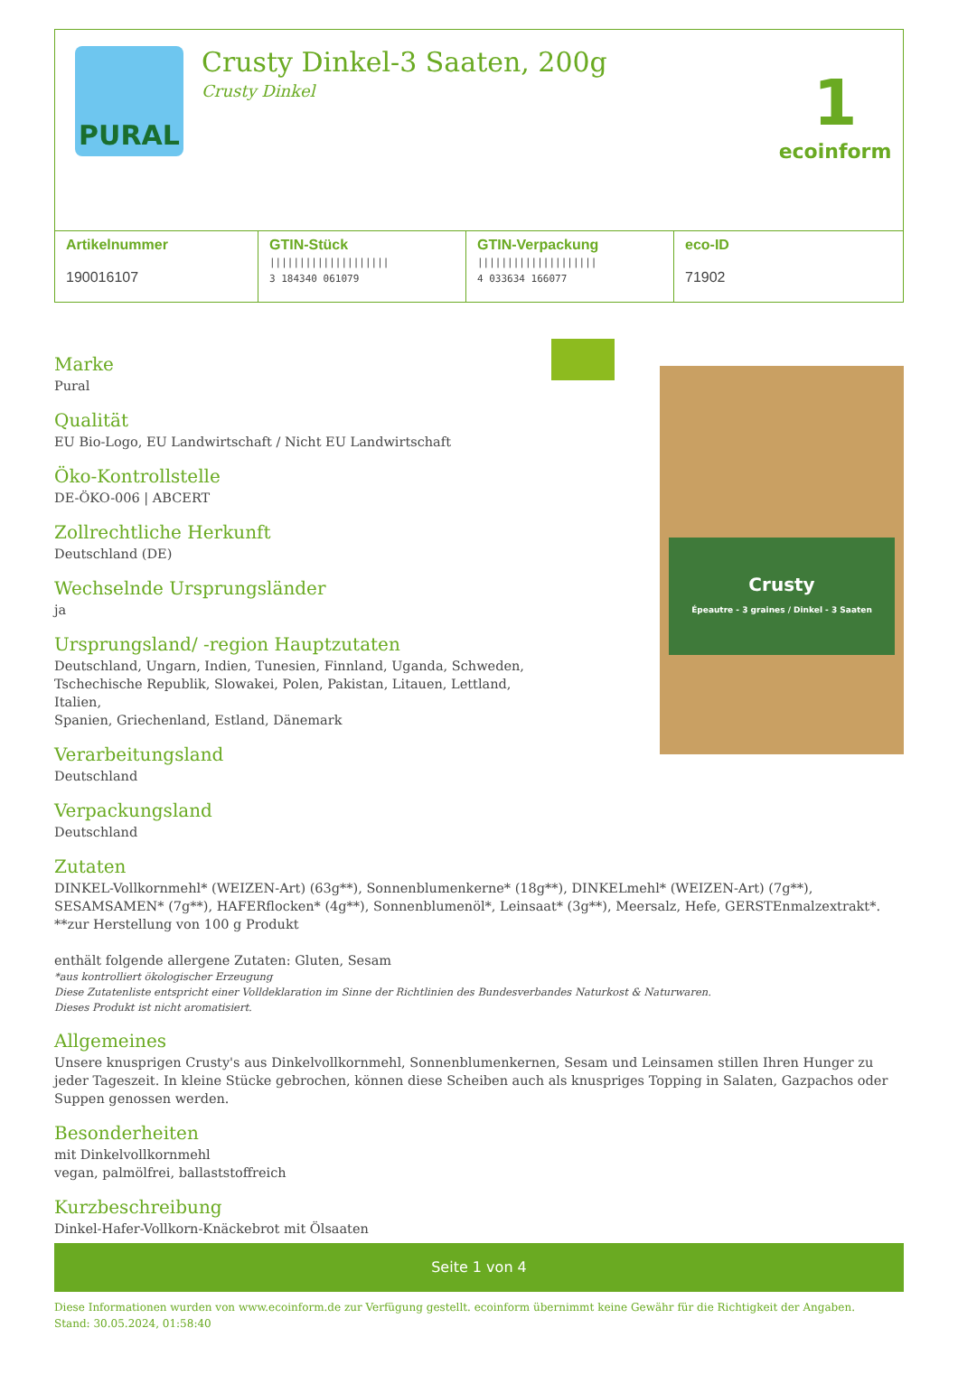PURAL
Crusty Dinkel-3 Saaten, 200g
Crusty Dinkel
1
ecoinform
| Artikelnummer 190016107 | GTIN-Stück //////////////////// 3 184340 061079 | GTIN-Verpackung //////////////////// 4 033634 166077 | eco-ID 71902 |
Marke
Pural
Qualität
EU Bio-Logo, EU Landwirtschaft / Nicht EU Landwirtschaft
Öko-Kontrollstelle
DE-ÖKO-006 | ABCERT
Zollrechtliche Herkunft
Deutschland (DE)
Wechselnde Ursprungsländer
ja
Ursprungsland/ -region Hauptzutaten
Deutschland, Ungarn, Indien, Tunesien, Finnland, Uganda, Schweden,
Tschechische Republik, Slowakei, Polen, Pakistan, Litauen, Lettland, Italien,
Spanien, Griechenland, Estland, Dänemark
Verarbeitungsland
Deutschland
Verpackungsland
Deutschland
Crusty
Épeautre - 3 graines / Dinkel - 3 Saaten
Zutaten
DINKEL-Vollkornmehl* (WEIZEN-Art) (63g**), Sonnenblumenkerne* (18g**), DINKELmehl* (WEIZEN-Art) (7g**), SESAMSAMEN* (7g**), HAFERflocken* (4g**), Sonnenblumenöl*, Leinsaat* (3g**), Meersalz, Hefe, GERSTEnmalzextrakt*. **zur Herstellung von 100 g Produkt
enthält folgende allergene Zutaten: Gluten, Sesam
*aus kontrolliert ökologischer Erzeugung
Diese Zutatenliste entspricht einer Volldeklaration im Sinne der Richtlinien des Bundesverbandes Naturkost & Naturwaren.
Dieses Produkt ist nicht aromatisiert.
Allgemeines
Unsere knusprigen Crusty's aus Dinkelvollkornmehl, Sonnenblumenkernen, Sesam und Leinsamen stillen Ihren Hunger zu jeder Tageszeit. In kleine Stücke gebrochen, können diese Scheiben auch als knuspriges Topping in Salaten, Gazpachos oder Suppen genossen werden.
Besonderheiten
mit Dinkelvollkornmehl
vegan, palmölfrei, ballaststoffreich
Kurzbeschreibung
Dinkel-Hafer-Vollkorn-Knäckebrot mit Ölsaaten
Seite 1 von 4
Diese Informationen wurden von www.ecoinform.de zur Verfügung gestellt. ecoinform übernimmt keine Gewähr für die Richtigkeit der Angaben.
Stand: 30.05.2024, 01:58:40